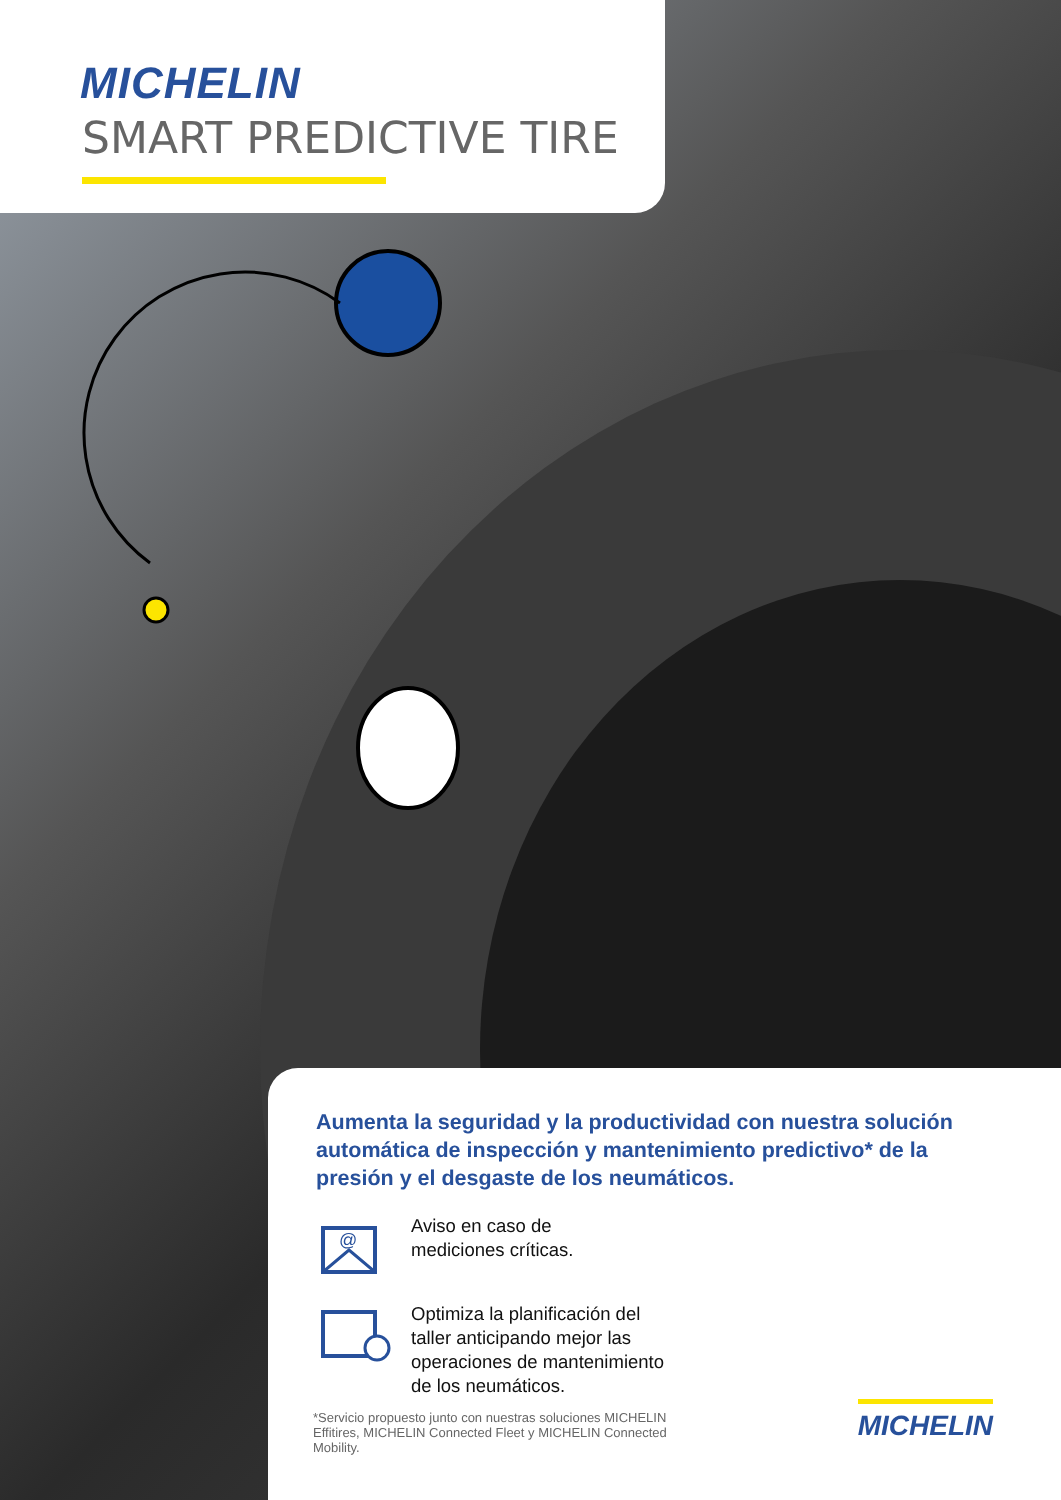MICHELIN
SMART PREDICTIVE TIRE
Aumenta la seguridad y la productividad con nuestra solución automática de inspección y mantenimiento predictivo* de la presión y el desgaste de los neumáticos.
@
Aviso en caso de
mediciones críticas.
Optimiza la planificación del
taller anticipando mejor las
operaciones de mantenimiento
de los neumáticos.
*Servicio propuesto junto con nuestras soluciones MICHELIN Effitires, MICHELIN Connected Fleet y MICHELIN Connected Mobility.
MICHELIN